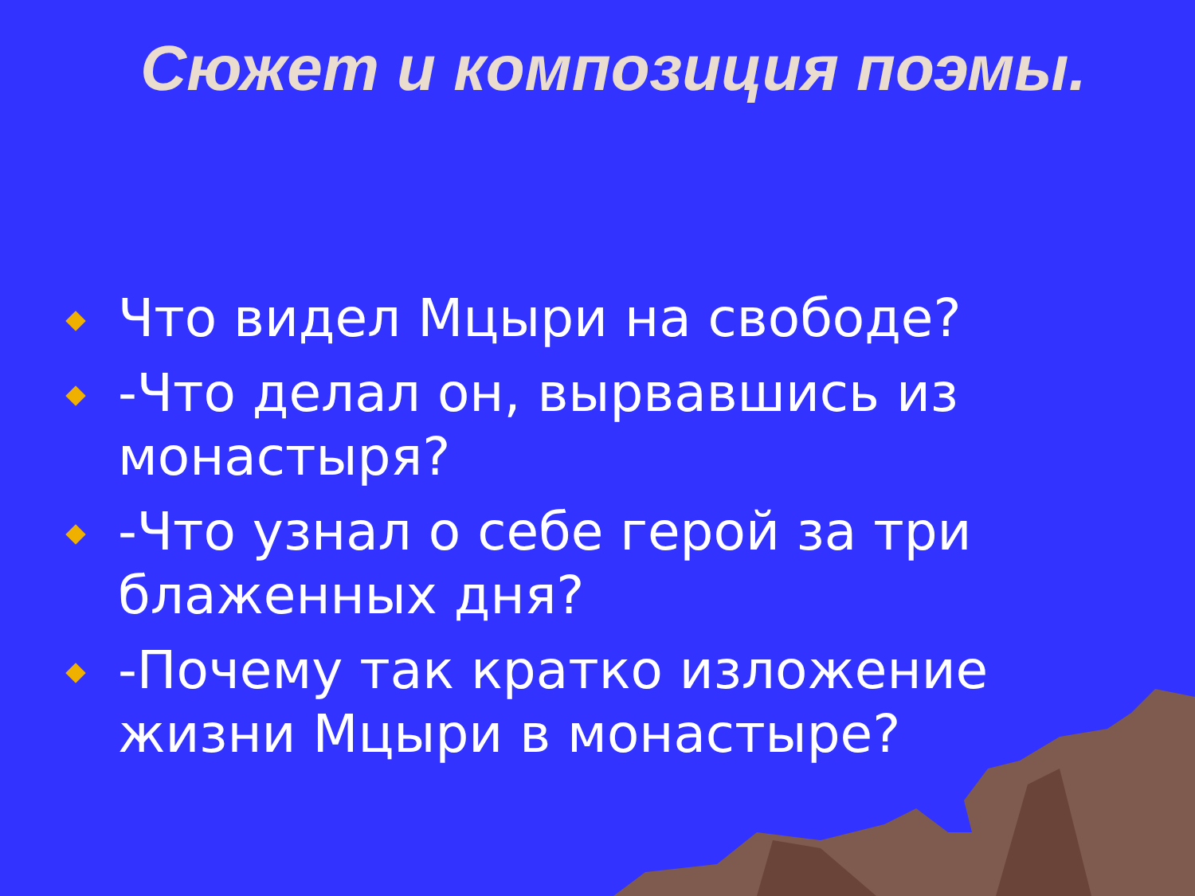Сюжет и композиция поэмы.
Что видел Мцыри на свободе?
-Что делал он, вырвавшись из монастыря?
-Что узнал о себе герой за три блаженных дня?
-Почему так кратко изложение жизни Мцыри в монастыре?